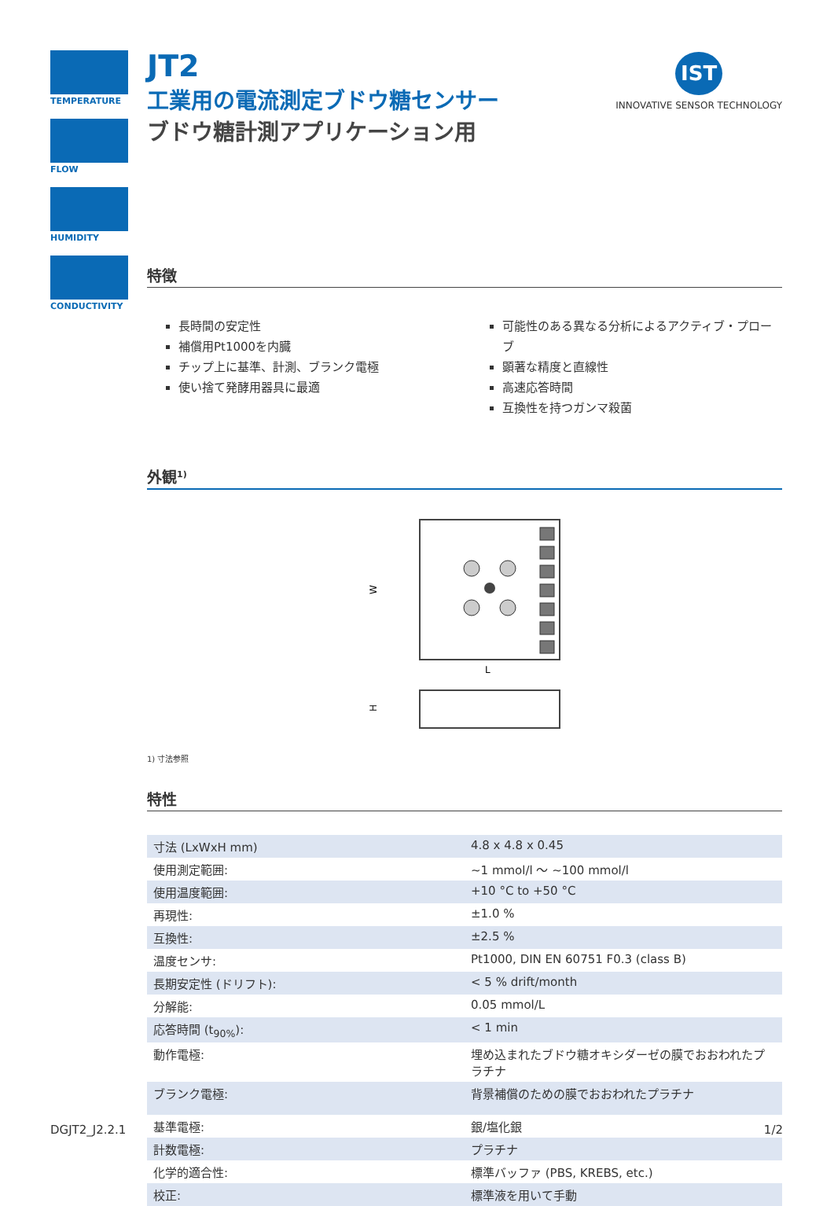TEMPERATURE
FLOW
HUMIDITY
CONDUCTIVITY
IST
INNOVATIVE SENSOR TECHNOLOGY
JT2
工業用の電流測定ブドウ糖センサー
ブドウ糖計測アプリケーション用
特徴
長時間の安定性
補償用Pt1000を内臓
チップ上に基準、計測、ブランク電極
使い捨て発酵用器具に最適
可能性のある異なる分析によるアクティブ・プローブ
顕著な精度と直線性
高速応答時間
互換性を持つガンマ殺菌
外観<sup>1)</sup>
W
L
H
1) 寸法参照
特性
| 寸法 (LxWxH mm) | 4.8 x 4.8 x 0.45 |
| 使用測定範囲: | ~1 mmol/l ～ ~100 mmol/l |
| 使用温度範囲: | +10 °C to +50 °C |
| 再現性: | ±1.0 % |
| 互換性: | ±2.5 % |
| 温度センサ: | Pt1000, DIN EN 60751 F0.3 (class B) |
| 長期安定性 (ドリフト): | < 5 % drift/month |
| 分解能: | 0.05 mmol/L |
| 応答時間 (t<sub>90%</sub>): | < 1 min |
| 動作電極: | 埋め込まれたブドウ糖オキシダーゼの膜でおおわれたプラチナ |
| ブランク電極: | 背景補償のための膜でおおわれたプラチナ |
| 基準電極: | 銀/塩化銀 |
| 計数電極: | プラチナ |
| 化学的適合性: | 標準バッファ (PBS, KREBS, etc.) |
| 校正: | 標準液を用いて手動 |
DGJT2_J2.2.1 1/2